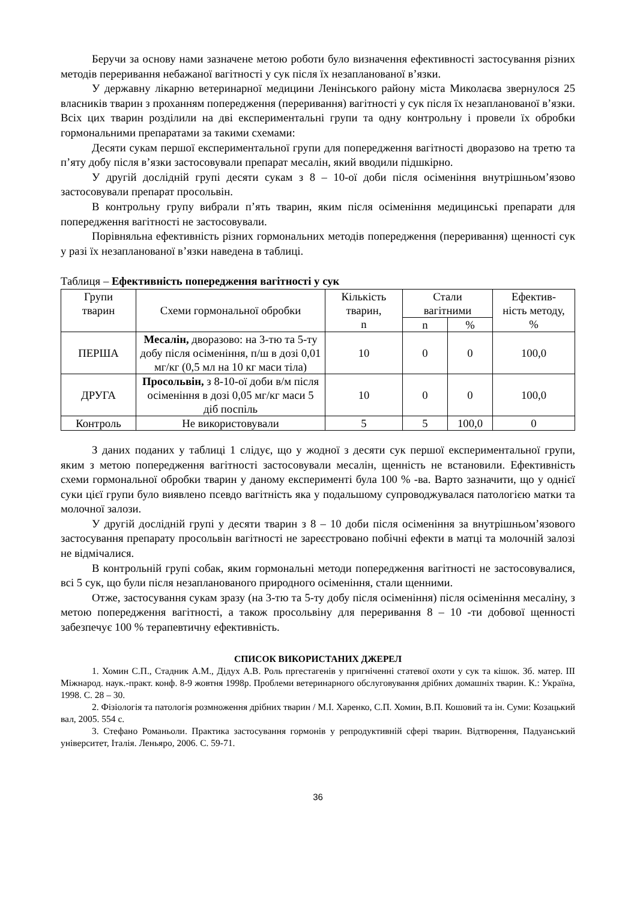Беручи за основу нами зазначене метою роботи було визначення ефективності застосування різних методів переривання небажаної вагітності у сук після їх незапланованої в’язки.
У державну лікарню ветеринарної медицини Ленінського району міста Миколаєва звернулося 25 власників тварин з проханням попередження (переривання) вагітності у сук після їх незапланованої в’язки. Всіх цих тварин розділили на дві експериментальні групи та одну контрольну і провели їх обробки гормональними препаратами за такими схемами:
Десяти сукам першої експериментальної групи для попередження вагітності дворазово на третю та п’яту добу після в’язки застосовували препарат месалін, який вводили підшкірно.
У другій дослідній групі десяти сукам з 8 – 10-ої доби після осіменіння внутрішньом’язово застосовували препарат просольвін.
В контрольну групу вибрали п’ять тварин, яким після осіменіння медицинські препарати для попередження вагітності не застосовували.
Порівняльна ефективність різних гормональних методів попередження (переривання) щенності сук у разі їх незапланованої в’язки наведена в таблиці.
Таблиця – Ефективність попередження вагітності у сук
| Групи тварин | Схеми гормональної обробки | Кількість тварин, n | Стали вагітними | | Ефектив- ність методу, % |
| --- | --- | --- | --- | --- | --- |
| | | | n | % | |
| ПЕРША | Месалін, дворазово: на 3-тю та 5-ту добу після осіменіння, п/ш в дозі 0,01 мг/кг (0,5 мл на 10 кг маси тіла) | 10 | 0 | 0 | 100,0 |
| ДРУГА | Просольвін, з 8-10-ої доби в/м після осіменіння в дозі 0,05 мг/кг маси 5 діб поспіль | 10 | 0 | 0 | 100,0 |
| Контроль | Не використовували | 5 | 5 | 100,0 | 0 |
З даних поданих у таблиці 1 слідує, що у жодної з десяти сук першої експериментальної групи, яким з метою попередження вагітності застосовували месалін, щенність не встановили. Ефективність схеми гормональної обробки тварин у даному експерименті була 100 % -ва. Варто зазначити, що у однієї суки цієї групи було виявлено псевдо вагітність яка у подальшому супроводжувалася патологією матки та молочної залози.
У другій дослідній групі у десяти тварин з 8 – 10 доби після осіменіння за внутрішньом’язового застосування препарату просольвін вагітності не зареєстровано побічні ефекти в матці та молочній залозі не відмічалися.
В контрольній групі собак, яким гормональні методи попередження вагітності не застосовувалися, всі 5 сук, що були після незапланованого природного осіменіння, стали щенними.
Отже, застосування сукам зразу (на 3-тю та 5-ту добу після осіменіння) після осіменіння месаліну, з метою попередження вагітності, а також просольвіну для переривання 8 – 10 -ти добової щенності забезпечує 100 % терапевтичну ефективність.
СПИСОК ВИКОРИСТАНИХ ДЖЕРЕЛ
1. Хомин С.П., Стадник А.М., Дідух А.В. Роль пргестагенів у пригніченні статевої охоти у сук та кішок. Зб. матер. ІІІ Міжнарод. наук.-практ. конф. 8-9 жовтня 1998р. Проблеми ветеринарного обслуговування дрібних домашніх тварин. К.: Україна, 1998. С. 28 – 30.
2. Фізіологія та патологія розмноження дрібних тварин / М.І. Харенко, С.П. Хомин, В.П. Кошовий та ін. Суми: Козацький вал, 2005. 554 с.
3. Стефано Романьоли. Практика застосування гормонів у репродуктивній сфері тварин. Відтворення, Падуанський університет, Італія. Леньяро, 2006. С. 59-71.
36